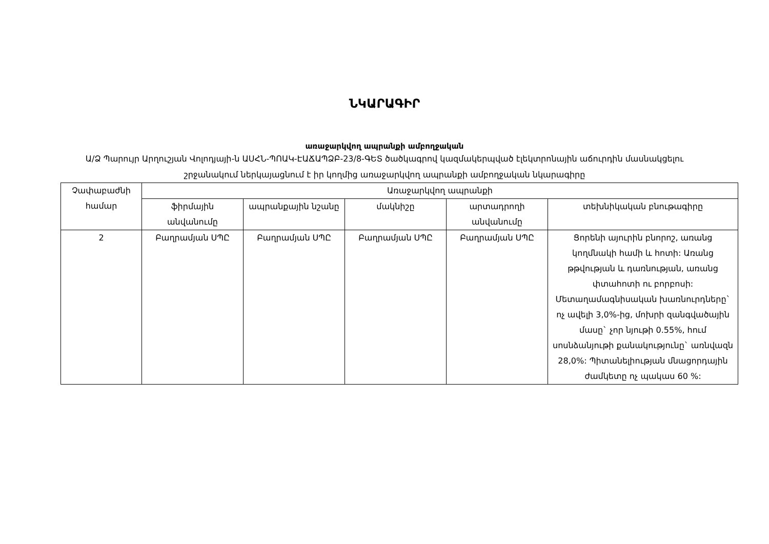ՆԿԱՐԱԳԻՐ
առաջարկվող ապրանքի ամբողջական
Ա/Ձ Պարույր Արղուշյան Վոլոդյայի-ն ԱՍՀՆ-ՊՈԱԿ-ԷԱՃԱՊՁԲ-23/8-ԳԵՏ ծածկագրով կազմակերպված էլեկտրոնային աճուրդին մասնակցելու շրջանակում ներկայացնում է իր կողմից առաջարկվող ապրանքի ամբողջական նկարագիրը
| Չափաբաժնի համար | Առաջարկվող ապրանքի | | | | |
| --- | --- | --- | --- | --- | --- |
| | ֆիրմային անվանումը | ապրանքային նշանը | մակնիշը | արտադրողի անվանումը | տեխնիկական բնութագիրը |
| 2 | Բաղրամյան ՍՊԸ | Բաղրամյան ՍՊԸ | Բաղրամյան ՍՊԸ | Բաղրամյան ՍՊԸ | Ցորենի այուրին բնորոշ, առանց կողմնակի համի և հոտի: Առանց թթվության և դառնության, առանց փտահոտի ու բորբոսի: Մետաղամագնիսական խառնուրդները` ոչ ավելի 3,0%-ից, մոխրի զանգվածային մասը` չոր նյութի 0.55%, հում սոսնձանյութի քանակությունը` առնվազն 28,0%: Պիտանելիության մնացորդային ժամկետը ոչ պակաս 60 %: |